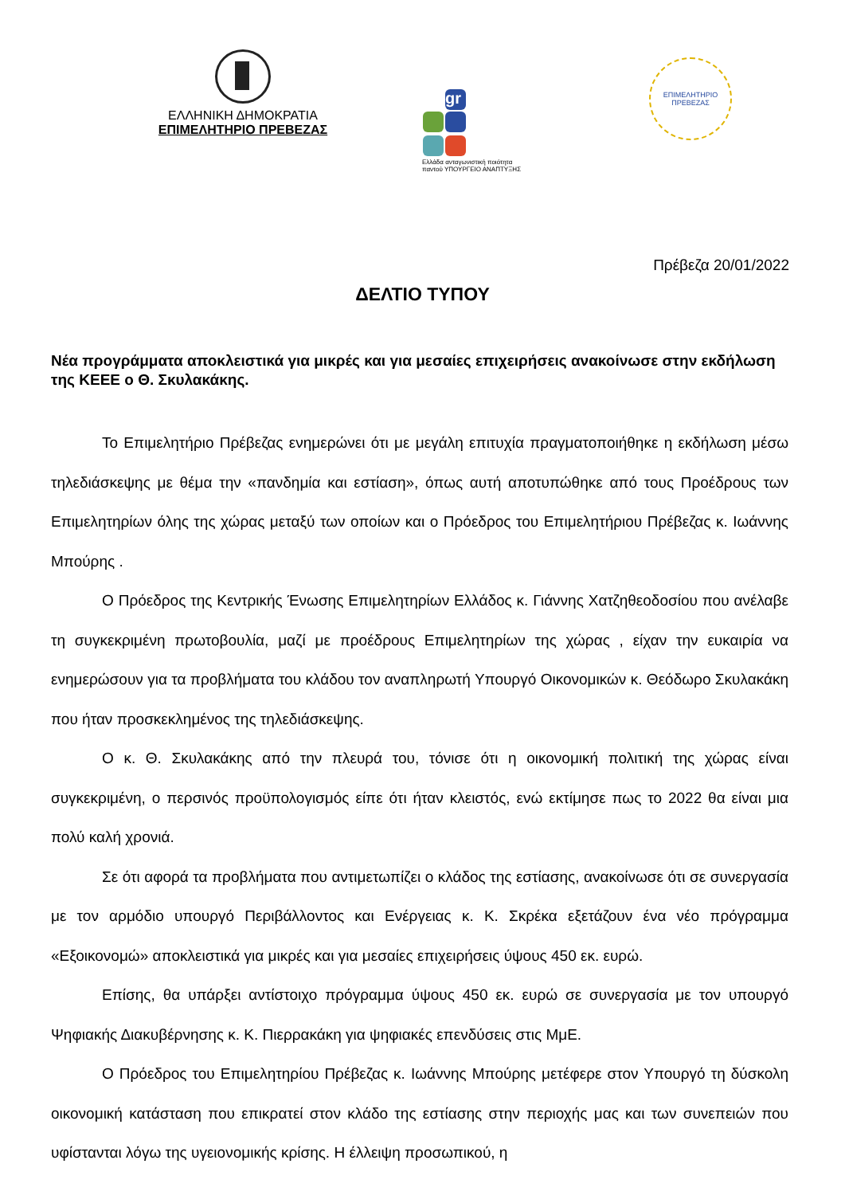ΕΛΛΗΝΙΚΗ ΔΗΜΟΚΡΑΤΙΑ
ΕΠΙΜΕΛΗΤΗΡΙΟ ΠΡΕΒΕΖΑΣ
gr
Ελλάδα ανταγωνιστική ποιότητα παντού ΥΠΟΥΡΓΕΙΟ ΑΝΑΠΤΥΞΗΣ
ΕΠΙΜΕΛΗΤΗΡΙΟ
ΠΡΕΒΕΖΑΣ
Πρέβεζα 20/01/2022
ΔΕΛΤΙΟ ΤΥΠΟΥ
Νέα προγράμματα αποκλειστικά για μικρές και για μεσαίες επιχειρήσεις ανακοίνωσε στην εκδήλωση της ΚΕΕΕ ο Θ. Σκυλακάκης.
Το Επιμελητήριο Πρέβεζας ενημερώνει ότι με μεγάλη επιτυχία πραγματοποιήθηκε η εκδήλωση μέσω τηλεδιάσκεψης με θέμα την «πανδημία και εστίαση», όπως αυτή αποτυπώθηκε από τους Προέδρους των Επιμελητηρίων όλης της χώρας μεταξύ των οποίων και ο Πρόεδρος του Επιμελητήριου Πρέβεζας κ. Ιωάννης Μπούρης .
Ο Πρόεδρος της Κεντρικής Ένωσης Επιμελητηρίων Ελλάδος κ. Γιάννης Χατζηθεοδοσίου που ανέλαβε τη συγκεκριμένη πρωτοβουλία, μαζί με προέδρους Επιμελητηρίων της χώρας , είχαν την ευκαιρία να ενημερώσουν για τα προβλήματα του κλάδου τον αναπληρωτή Υπουργό Οικονομικών κ. Θεόδωρο Σκυλακάκη που ήταν προσκεκλημένος της τηλεδιάσκεψης.
Ο κ. Θ. Σκυλακάκης από την πλευρά του, τόνισε ότι η οικονομική πολιτική της χώρας είναι συγκεκριμένη, ο περσινός προϋπολογισμός είπε ότι ήταν κλειστός, ενώ εκτίμησε πως το 2022 θα είναι μια πολύ καλή χρονιά.
Σε ότι αφορά τα προβλήματα που αντιμετωπίζει ο κλάδος της εστίασης, ανακοίνωσε ότι σε συνεργασία με τον αρμόδιο υπουργό Περιβάλλοντος και Ενέργειας κ. Κ. Σκρέκα εξετάζουν ένα νέο πρόγραμμα «Εξοικονομώ» αποκλειστικά για μικρές και για μεσαίες επιχειρήσεις ύψους 450 εκ. ευρώ.
Επίσης, θα υπάρξει αντίστοιχο πρόγραμμα ύψους 450 εκ. ευρώ σε συνεργασία με τον υπουργό Ψηφιακής Διακυβέρνησης κ. Κ. Πιερρακάκη για ψηφιακές επενδύσεις στις ΜμΕ.
Ο Πρόεδρος του Επιμελητηρίου Πρέβεζας κ. Ιωάννης Μπούρης μετέφερε στον Υπουργό τη δύσκολη οικονομική κατάσταση που επικρατεί στον κλάδο της εστίασης στην περιοχής μας και των συνεπειών που υφίστανται λόγω της υγειονομικής κρίσης. Η έλλειψη προσωπικού, η